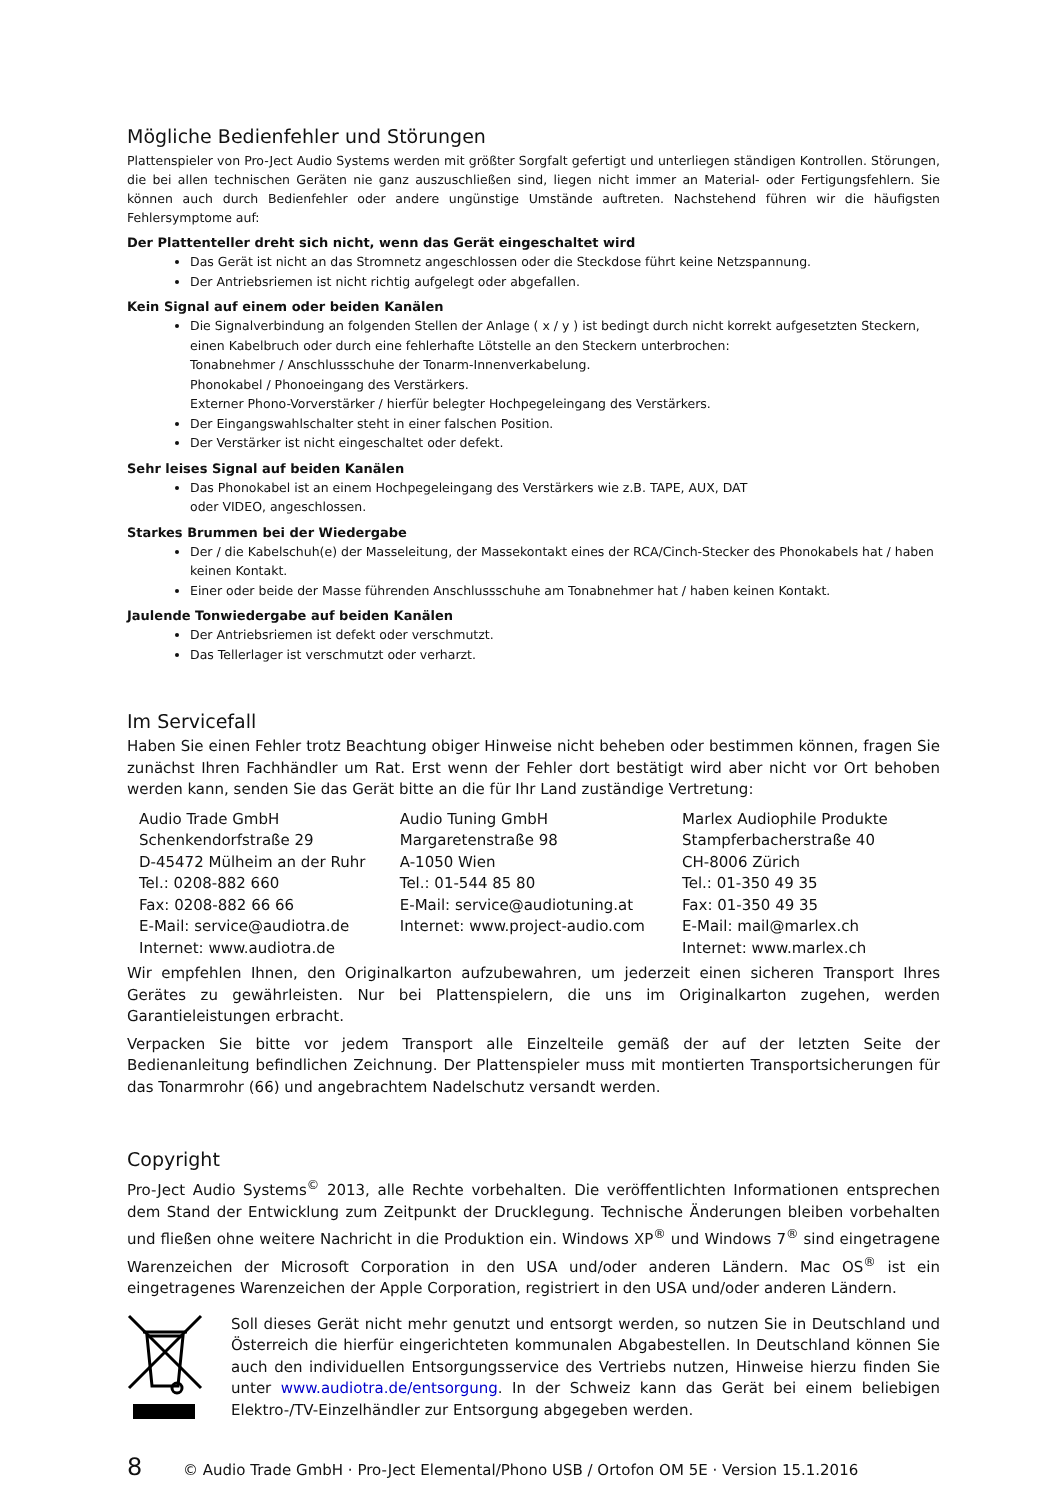Mögliche Bedienfehler und Störungen
Plattenspieler von Pro-Ject Audio Systems werden mit größter Sorgfalt gefertigt und unterliegen ständigen Kontrollen. Störungen, die bei allen technischen Geräten nie ganz auszuschließen sind, liegen nicht immer an Material- oder Fertigungsfehlern. Sie können auch durch Bedienfehler oder andere ungünstige Umstände auftreten. Nachstehend führen wir die häufigsten Fehlersymptome auf:
Der Plattenteller dreht sich nicht, wenn das Gerät eingeschaltet wird
Das Gerät ist nicht an das Stromnetz angeschlossen oder die Steckdose führt keine Netzspannung.
Der Antriebsriemen ist nicht richtig aufgelegt oder abgefallen.
Kein Signal auf einem oder beiden Kanälen
Die Signalverbindung an folgenden Stellen der Anlage ( x / y ) ist bedingt durch nicht korrekt aufgesetzten Steckern, einen Kabelbruch oder durch eine fehlerhafte Lötstelle an den Steckern unterbrochen:
Tonabnehmer / Anschlussschuhe der Tonarm-Innenverkabelung.
Phonokabel / Phonoeingang des Verstärkers.
Externer Phono-Vorverstärker / hierfür belegter Hochpegeleingang des Verstärkers.
Der Eingangswahlschalter steht in einer falschen Position.
Der Verstärker ist nicht eingeschaltet oder defekt.
Sehr leises Signal auf beiden Kanälen
Das Phonokabel ist an einem Hochpegeleingang des Verstärkers wie z.B. TAPE, AUX, DAT
oder VIDEO, angeschlossen.
Starkes Brummen bei der Wiedergabe
Der / die Kabelschuh(e) der Masseleitung, der Massekontakt eines der RCA/Cinch-Stecker des Phonokabels hat / haben keinen Kontakt.
Einer oder beide der Masse führenden Anschlussschuhe am Tonabnehmer hat / haben keinen Kontakt.
Jaulende Tonwiedergabe auf beiden Kanälen
Der Antriebsriemen ist defekt oder verschmutzt.
Das Tellerlager ist verschmutzt oder verharzt.
Im Servicefall
Haben Sie einen Fehler trotz Beachtung obiger Hinweise nicht beheben oder bestimmen können, fragen Sie zunächst Ihren Fachhändler um Rat. Erst wenn der Fehler dort bestätigt wird aber nicht vor Ort behoben werden kann, senden Sie das Gerät bitte an die für Ihr Land zuständige Vertretung:
| Audio Trade GmbH Schenkendorfstraße 29 D-45472 Mülheim an der Ruhr Tel.: 0208-882 660 Fax: 0208-882 66 66 E-Mail: service@audiotra.de Internet: www.audiotra.de | Audio Tuning GmbH Margaretenstraße 98 A-1050 Wien Tel.: 01-544 85 80 E-Mail: service@audiotuning.at Internet: www.project-audio.com | Marlex Audiophile Produkte Stampferbacherstraße 40 CH-8006 Zürich Tel.: 01-350 49 35 Fax: 01-350 49 35 E-Mail: mail@marlex.ch Internet: www.marlex.ch |
Wir empfehlen Ihnen, den Originalkarton aufzubewahren, um jederzeit einen sicheren Transport Ihres Gerätes zu gewährleisten. Nur bei Plattenspielern, die uns im Originalkarton zugehen, werden Garantieleistungen erbracht.
Verpacken Sie bitte vor jedem Transport alle Einzelteile gemäß der auf der letzten Seite der Bedienanleitung befindlichen Zeichnung. Der Plattenspieler muss mit montierten Transportsicherungen für das Tonarmrohr (66) und angebrachtem Nadelschutz versandt werden.
Copyright
Pro-Ject Audio Systems<sup>©</sup> 2013, alle Rechte vorbehalten. Die veröffentlichten Informationen entsprechen dem Stand der Entwicklung zum Zeitpunkt der Drucklegung. Technische Änderungen bleiben vorbehalten und fließen ohne weitere Nachricht in die Produktion ein. Windows XP<sup>®</sup> und Windows 7<sup>®</sup> sind eingetragene Warenzeichen der Microsoft Corporation in den USA und/oder anderen Ländern. Mac OS<sup>®</sup> ist ein eingetragenes Warenzeichen der Apple Corporation, registriert in den USA und/oder anderen Ländern.
Soll dieses Gerät nicht mehr genutzt und entsorgt werden, so nutzen Sie in Deutschland und Österreich die hierfür eingerichteten kommunalen Abgabestellen. In Deutschland können Sie auch den individuellen Entsorgungsservice des Vertriebs nutzen, Hinweise hierzu finden Sie unter www.audiotra.de/entsorgung. In der Schweiz kann das Gerät bei einem beliebigen Elektro-/TV-Einzelhändler zur Entsorgung abgegeben werden.
8 © Audio Trade GmbH · Pro-Ject Elemental/Phono USB / Ortofon OM 5E · Version 15.1.2016